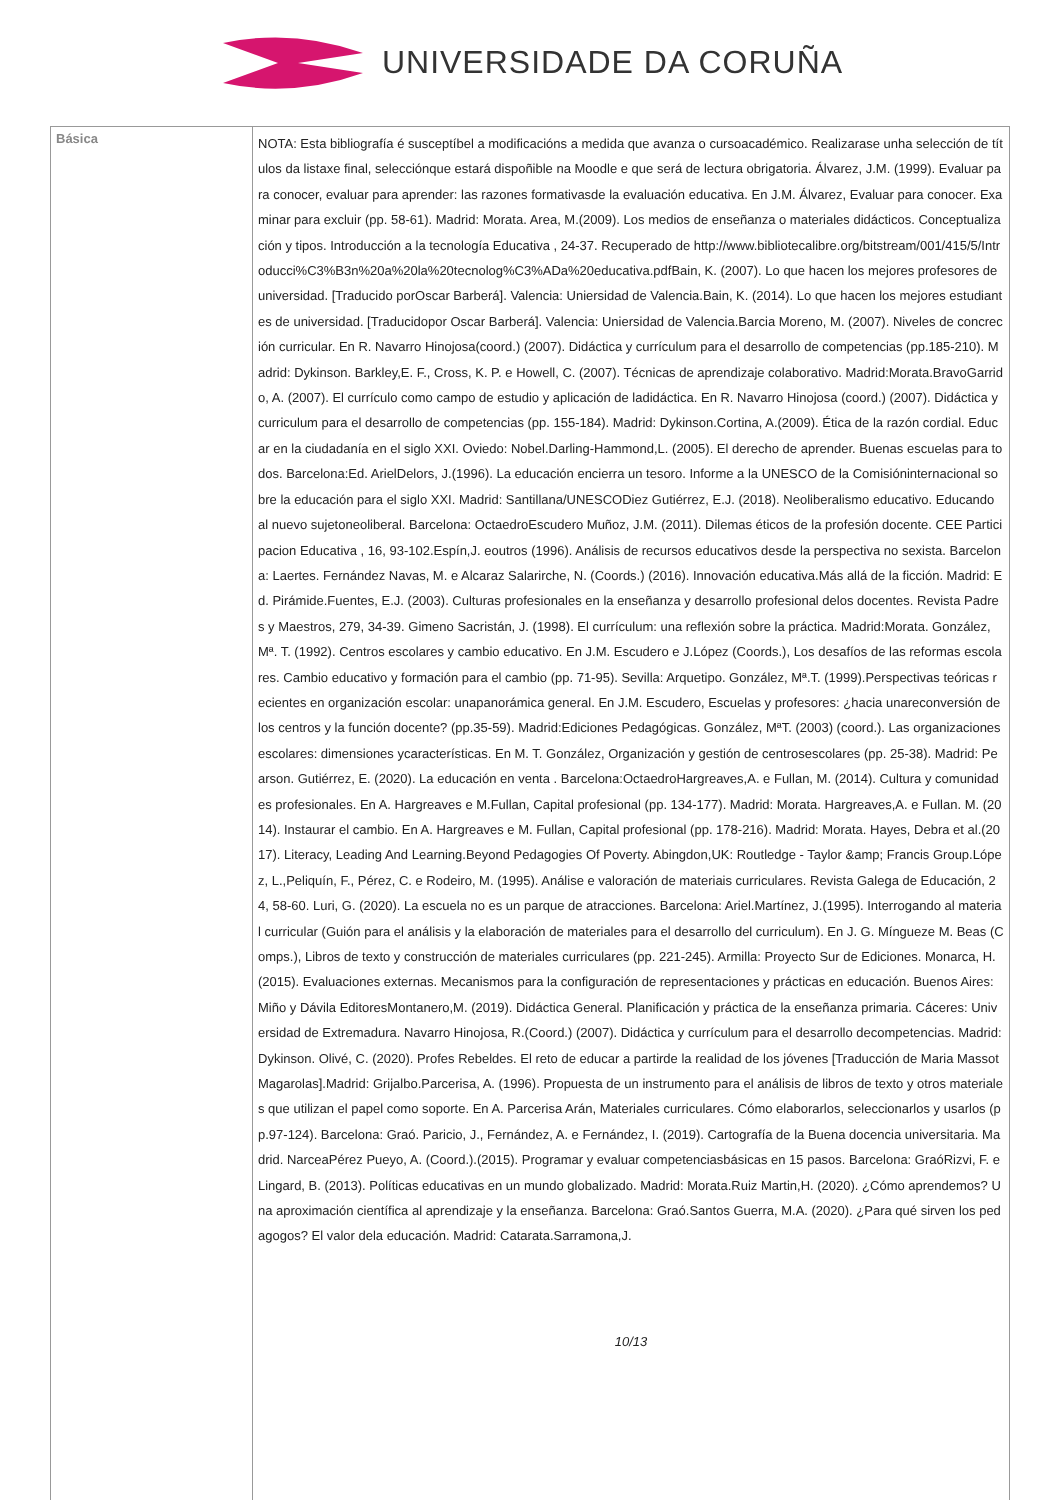UNIVERSIDADE DA CORUÑA
| Básica | NOTA: Esta bibliografía é susceptíbel a modificacións a medida que avanza o cursoacadémico. Realizarase unha selección de títulos da listaxe final, selecciónque estará dispoñible na Moodle e que será de lectura obrigatoria. Álvarez, J.M. (1999). Evaluar para conocer, evaluar para aprender: las razones formativasde la evaluación educativa. En J.M. Álvarez, Evaluar para conocer. Examinar para excluir (pp. 58-61). Madrid: Morata. Area, M.(2009). Los medios de enseñanza o materiales didácticos. Conceptualización y tipos. Introducción a la tecnología Educativa , 24-37. Recuperado de http://www.bibliotecalibre.org/bitstream/001/415/5/Introducci%C3%B3n%20a%20la%20tecnolog%C3%ADa%20educativa.pdfBain, K. (2007). Lo que hacen los mejores profesores de universidad. [Traducido porOscar Barberá]. Valencia: Uniersidad de Valencia.Bain, K. (2014). Lo que hacen los mejores estudiantes de universidad. [Traducidopor Oscar Barberá]. Valencia: Uniersidad de Valencia.Barcia Moreno, M. (2007). Niveles de concreción curricular. En R. Navarro Hinojosa(coord.) (2007). Didáctica y currículum para el desarrollo de competencias (pp.185-210). Madrid: Dykinson. Barkley,E. F., Cross, K. P. e Howell, C. (2007). Técnicas de aprendizaje colaborativo. Madrid:Morata.BravoGarrido, A. (2007). El currículo como campo de estudio y aplicación de ladidáctica. En R. Navarro Hinojosa (coord.) (2007). Didáctica y curriculum para el desarrollo de competencias (pp. 155-184). Madrid: Dykinson.Cortina, A.(2009). Ética de la razón cordial. Educar en la ciudadanía en el siglo XXI. Oviedo: Nobel.Darling-Hammond,L. (2005). El derecho de aprender. Buenas escuelas para todos. Barcelona:Ed. ArielDelors, J.(1996). La educación encierra un tesoro. Informe a la UNESCO de la Comisióninternacional sobre la educación para el siglo XXI. Madrid: Santillana/UNESCODiez Gutiérrez, E.J. (2018). Neoliberalismo educativo. Educando al nuevo sujetoneoliberal. Barcelona: OctaedroEscudero Muñoz, J.M. (2011). Dilemas éticos de la profesión docente. CEE Participacion Educativa , 16, 93-102.Espín,J. eoutros (1996). Análisis de recursos educativos desde la perspectiva no sexista. Barcelona: Laertes. Fernández Navas, M. e Alcaraz Salarirche, N. (Coords.) (2016). Innovación educativa.Más allá de la ficción. Madrid: Ed. Pirámide.Fuentes, E.J. (2003). Culturas profesionales en la enseñanza y desarrollo profesional delos docentes. Revista Padres y Maestros, 279, 34-39. Gimeno Sacristán, J. (1998). El currículum: una reflexión sobre la práctica. Madrid:Morata. González, Mª. T. (1992). Centros escolares y cambio educativo. En J.M. Escudero e J.López (Coords.), Los desafíos de las reformas escolares. Cambio educativo y formación para el cambio (pp. 71-95). Sevilla: Arquetipo. González, Mª.T. (1999).Perspectivas teóricas recientes en organización escolar: unapanorámica general. En J.M. Escudero, Escuelas y profesores: ¿hacia unareconversión de los centros y la función docente? (pp.35-59). Madrid:Ediciones Pedagógicas. González, MªT. (2003) (coord.). Las organizaciones escolares: dimensiones ycaracterísticas. En M. T. González, Organización y gestión de centrosescolares (pp. 25-38). Madrid: Pearson. Gutiérrez, E. (2020). La educación en venta . Barcelona:OctaedroHargreaves,A. e Fullan, M. (2014). Cultura y comunidades profesionales. En A. Hargreaves e M.Fullan, Capital profesional (pp. 134-177). Madrid: Morata. Hargreaves,A. e Fullan. M. (2014). Instaurar el cambio. En A. Hargreaves e M. Fullan, Capital profesional (pp. 178-216). Madrid: Morata. Hayes, Debra et al.(2017). Literacy, Leading And Learning.Beyond Pedagogies Of Poverty. Abingdon,UK: Routledge - Taylor &amp; Francis Group.López, L.,Peliquín, F., Pérez, C. e Rodeiro, M. (1995). Análise e valoración de materiais curriculares. Revista Galega de Educación, 24, 58-60. Luri, G. (2020). La escuela no es un parque de atracciones. Barcelona: Ariel.Martínez, J.(1995). Interrogando al material curricular (Guión para el análisis y la elaboración de materiales para el desarrollo del curriculum). En J. G. Míngueze M. Beas (Comps.), Libros de texto y construcción de materiales curriculares (pp. 221-245). Armilla: Proyecto Sur de Ediciones. Monarca, H. (2015). Evaluaciones externas. Mecanismos para la configuración de representaciones y prácticas en educación. Buenos Aires:Miño y Dávila EditoresMontanero,M. (2019). Didáctica General. Planificación y práctica de la enseñanza primaria. Cáceres: Universidad de Extremadura. Navarro Hinojosa, R.(Coord.) (2007). Didáctica y currículum para el desarrollo decompetencias. Madrid: Dykinson. Olivé, C. (2020). Profes Rebeldes. El reto de educar a partirde la realidad de los jóvenes [Traducción de Maria Massot Magarolas].Madrid: Grijalbo.Parcerisa, A. (1996). Propuesta de un instrumento para el análisis de libros de texto y otros materiales que utilizan el papel como soporte. En A. Parcerisa Arán, Materiales curriculares. Cómo elaborarlos, seleccionarlos y usarlos (pp.97-124). Barcelona: Graó. Paricio, J., Fernández, A. e Fernández, I. (2019). Cartografía de la Buena docencia universitaria. Madrid. NarceaPérez Pueyo, A. (Coord.).(2015). Programar y evaluar competenciasbásicas en 15 pasos. Barcelona: GraóRizvi, F. e Lingard, B. (2013). Políticas educativas en un mundo globalizado. Madrid: Morata.Ruiz Martin,H. (2020). ¿Cómo aprendemos? Una aproximación científica al aprendizaje y la enseñanza. Barcelona: Graó.Santos Guerra, M.A. (2020). ¿Para qué sirven los pedagogos? El valor dela educación. Madrid: Catarata.Sarramona,J. 10/13 |